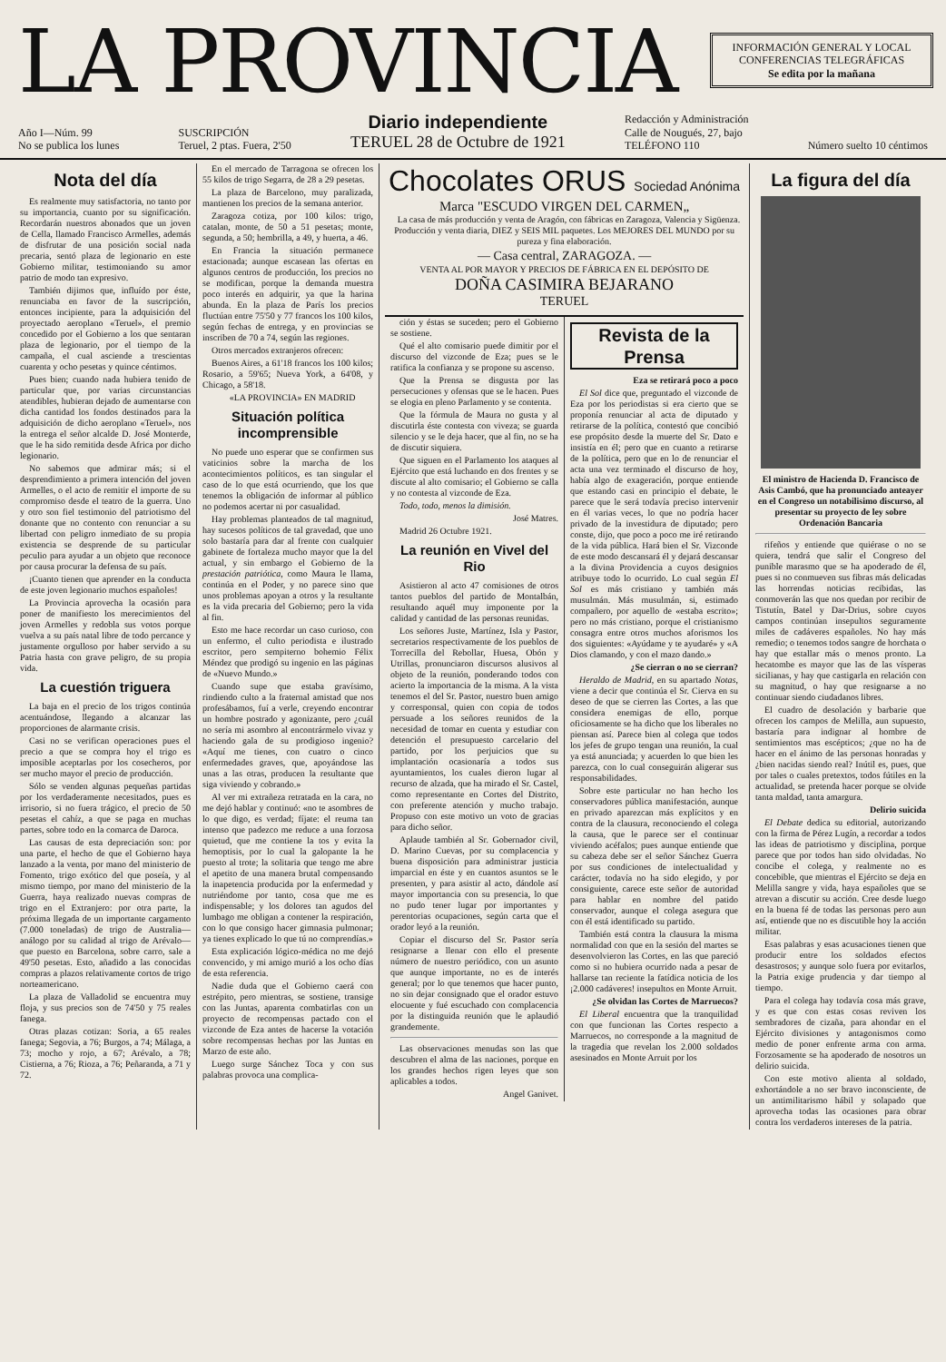LA PROVINCIA
INFORMACIÓN GENERAL Y LOCAL
CONFERENCIAS TELEGRÁFICAS
Se edita por la mañana
Año I—Núm. 99
No se publica los lunes
SUSCRIPCIÓN
Teruel, 2 ptas. Fuera, 2'50
Diario independiente
TERUEL 28 de Octubre de 1921
Redacción y Administración
Calle de Nougués, 27, bajo
TELÉFONO 110
Número suelto 10 céntimos
Nota del día
Es realmente muy satisfactoria, no tanto por su importancia, cuanto por su significación. Recordarán nuestros abonados que un joven de Cella, llamado Francisco Armelles, además de disfrutar de una posición social nada precaria, sentó plaza de legionario en este Gobierno militar, testimoniando su amor patrio de modo tan expresivo.
También dijimos que, influído por éste, renunciaba en favor de la suscripción, entonces incipiente, para la adquisición del proyectado aeroplano «Teruel», el premio concedido por el Gobierno a los que sentaran plaza de legionario, por el tiempo de la campaña, el cual asciende a trescientas cuarenta y ocho pesetas y quince céntimos.
Pues bien; cuando nada hubiera tenido de particular que, por varias circunstancias atendibles, hubieran dejado de aumentarse con dicha cantidad los fondos destinados para la adquisición de dicho aeroplano «Teruel», nos la entrega el señor alcalde D. José Monterde, que le ha sido remitida desde Africa por dicho legionario.
No sabemos que admirar más; si el desprendimiento a primera intención del joven Armelles, o el acto de remitir el importe de su compromiso desde el teatro de la guerra. Uno y otro son fiel testimonio del patriotismo del donante que no contento con renunciar a su libertad con peligro inmediato de su propia existencia se desprende de su particular peculio para ayudar a un objeto que reconoce por causa procurar la defensa de su país.
¡Cuanto tienen que aprender en la conducta de este joven legionario muchos españoles!
La Provincia aprovecha la ocasión para poner de manifiesto los merecimientos del joven Armelles y redobla sus votos porque vuelva a su país natal libre de todo percance y justamente orgulloso por haber servido a su Patria hasta con grave peligro, de su propia vida.
La cuestión triguera
La baja en el precio de los trigos continúa acentuándose, llegando a alcanzar las proporciones de alarmante crisis.
Casi no se verifican operaciones pues el precio a que se compra hoy el trigo es imposible aceptarlas por los cosecheros, por ser mucho mayor el precio de producción.
Sólo se venden algunas pequeñas partidas por los verdaderamente necesitados, pues es irrisorio, si no fuera trágico, el precio de 50 pesetas el cahíz, a que se paga en muchas partes, sobre todo en la comarca de Daroca.
Las causas de esta depreciación son: por una parte, el hecho de que el Gobierno haya lanzado a la venta, por mano del ministerio de Fomento, trigo exótico del que poseía, y al mismo tiempo, por mano del ministerio de la Guerra, haya realizado nuevas compras de trigo en el Extranjero: por otra parte, la próxima llegada de un importante cargamento (7.000 toneladas) de trigo de Australia—análogo por su calidad al trigo de Arévalo—que puesto en Barcelona, sobre carro, sale a 49'50 pesetas. Esto, añadido a las conocidas compras a plazos relativamente cortos de trigo norteamericano.
La plaza de Valladolid se encuentra muy floja, y sus precios son de 74'50 y 75 reales fanega.
Otras plazas cotizan: Soria, a 65 reales fanega; Segovia, a 76; Burgos, a 74; Málaga, a 73; mocho y rojo, a 67; Arévalo, a 78; Cistierna, a 76; Rioza, a 76; Peñaranda, a 71 y 72.
En el mercado de Tarragona se ofrecen los 55 kilos de trigo Segarra, de 28 a 29 pesetas.
La plaza de Barcelono, muy paralizada, mantienen los precios de la semana anterior.
Zaragoza cotiza, por 100 kilos: trigo, catalan, monte, de 50 a 51 pesetas; monte, segunda, a 50; hembrilla, a 49, y huerta, a 46.
En Francia la situación permanece estacionada; aunque escasean las ofertas en algunos centros de producción, los precios no se modifican, porque la demanda muestra poco interés en adquirir, ya que la harina abunda. En la plaza de París los precios fluctúan entre 75'50 y 77 francos los 100 kilos, según fechas de entrega, y en provincias se inscriben de 70 a 74, según las regiones.
Otros mercados extranjeros ofrecen:
Buenos Aires, a 61'18 francos los 100 kilos; Rosario, a 59'65; Nueva York, a 64'08, y Chicago, a 58'18.
«LA PROVINCIA» EN MADRID
Situación política incomprensible
No puede uno esperar que se confirmen sus vaticinios sobre la marcha de los acontecimientos políticos, es tan singular el caso de lo que está ocurriendo, que los que tenemos la obligación de informar al público no podemos acertar ni por casualidad.
Hay problemas planteados de tal magnitud, hay sucesos políticos de tal gravedad, que uno solo bastaría para dar al frente con cualquier gabinete de fortaleza mucho mayor que la del actual, y sin embargo el Gobierno de la prestación patriótica, como Maura le llama, continúa en el Poder, y no parece sino que unos problemas apoyan a otros y la resultante es la vida precaria del Gobierno; pero la vida al fin.
Esto me hace recordar un caso curioso, con un enfermo, el culto periodista e ilustrado escritor, pero sempiterno bohemio Félix Méndez que prodigó su ingenio en las páginas de «Nuevo Mundo.»
Cuando supe que estaba gravísimo, rindiendo culto a la fraternal amistad que nos profesábamos, fuí a verle, creyendo encontrar un hombre postrado y agonizante, pero ¿cuál no sería mi asombro al encontrármelo vivaz y haciendo gala de su prodigioso ingenio? «Aquí me tienes, con cuatro o cinco enfermedades graves, que, apoyándose las unas a las otras, producen la resultante que siga viviendo y cobrando.»
Al ver mi extrañeza retratada en la cara, no me dejó hablar y continuó: «no te asombres de lo que digo, es verdad; fíjate: el reuma tan intenso que padezco me reduce a una forzosa quietud, que me contiene la tos y evita la hemoptisis, por lo cual la galopante la he puesto al trote; la solitaria que tengo me abre el apetito de una manera brutal compensando la inapetencia producida por la enfermedad y nutriéndome por tanto, cosa que me es indispensable; y los dolores tan agudos del lumbago me obligan a contener la respiración, con lo que consigo hacer gimnasia pulmonar; ya tienes explicado lo que tú no comprendías.»
Esta explicación lógico-médica no me dejó convencido, y mi amigo murió a los ocho días de esta referencia.
Nadie duda que el Gobierno caerá con estrépito, pero mientras, se sostiene, transige con las Juntas, aparenta combatirlas con un proyecto de recompensas pactado con el vizconde de Eza antes de hacerse la votación sobre recompensas hechas por las Juntas en Marzo de este año.
Luego surge Sánchez Toca y con sus palabras provoca una complica-
Chocolates ORUS Sociedad Anónima
Marca "ESCUDO VIRGEN DEL CARMEN„
La casa de más producción y venta de Aragón, con fábricas en Zaragoza, Valencia y Sigüenza. Producción y venta diaria, DIEZ y SEIS MIL paquetes. Los MEJORES DEL MUNDO por su pureza y fina elaboración.
— Casa central, ZARAGOZA. —
VENTA AL POR MAYOR Y PRECIOS DE FÁBRICA EN EL DEPÓSITO DE
DOÑA CASIMIRA BEJARANO
TERUEL
ción y éstas se suceden; pero el Gobierno se sostiene.
Qué el alto comisario puede dimitir por el discurso del vizconde de Eza; pues se le ratifica la confianza y se propone su ascenso.
Que la Prensa se disgusta por las persecuciones y ofensas que se le hacen. Pues se elogia en pleno Parlamento y se contenta.
Que la fórmula de Maura no gusta y al discutirla éste contesta con viveza; se guarda silencio y se le deja hacer, que al fin, no se ha de discutir siquiera.
Que siguen en el Parlamento los ataques al Ejército que está luchando en dos frentes y se discute al alto comisario; el Gobierno se calla y no contesta al vizconde de Eza.
Todo, todo, menos la dimisión.
José Matres.
Madrid 26 Octubre 1921.
La reunión en Vivel del Rio
Asistieron al acto 47 comisiones de otros tantos pueblos del partido de Montalbán, resultando aquél muy imponente por la calidad y cantidad de las personas reunidas.
Los señores Juste, Martínez, Isla y Pastor, secretarios respectivamente de los pueblos de Torrecilla del Rebollar, Huesa, Obón y Utrillas, pronunciaron discursos alusivos al objeto de la reunión, ponderando todos con acierto la importancia de la misma. A la vista tenemos el del Sr. Pastor, nuestro buen amigo y corresponsal, quien con copia de todos persuade a los señores reunidos de la necesidad de tomar en cuenta y estudiar con detención el presupuesto carcelario del partido, por los perjuicios que su implantación ocasionaría a todos sus ayuntamientos, los cuales dieron lugar al recurso de alzada, que ha mirado el Sr. Castel, como representante en Cortes del Distrito, con preferente atención y mucho trabajo. Propuso con este motivo un voto de gracias para dicho señor.
Aplaude también al Sr. Gobernador civil, D. Marino Cuevas, por su complacencia y buena disposición para administrar justicia imparcial en éste y en cuantos asuntos se le presenten, y para asistir al acto, dándole así mayor importancia con su presencia, lo que no pudo tener lugar por importantes y perentorias ocupaciones, según carta que el orador leyó a la reunión.
Copiar el discurso del Sr. Pastor sería resignarse a llenar con ello el presente número de nuestro periódico, con un asunto que aunque importante, no es de interés general; por lo que tenemos que hacer punto, no sin dejar consignado que el orador estuvo elocuente y fué escuchado con complacencia por la distinguida reunión que le aplaudió grandemente.
Las observaciones menudas son las que descubren el alma de las naciones, porque en los grandes hechos rigen leyes que son aplicables a todos.
Angel Ganivet.
Revista de la Prensa
Eza se retirará poco a poco
El Sol dice que, preguntado el vizconde de Eza por los periodistas si era cierto que se proponía renunciar al acta de diputado y retirarse de la política, contestó que concibió ese propósito desde la muerte del Sr. Dato e insistía en él; pero que en cuanto a retirarse de la política, pero que en lo de renunciar el acta una vez terminado el discurso de hoy, había algo de exageración, porque entiende que estando casi en principio el debate, le parece que le será todavía preciso intervenir en él varias veces, lo que no podría hacer privado de la investidura de diputado; pero conste, dijo, que poco a poco me iré retirando de la vida pública. Hará bien el Sr. Vizconde de este modo descansará él y dejará descansar a la divina Providencia a cuyos designios atribuye todo lo ocurrido. Lo cual según El Sol es más cristiano y también más musulmán. Más musulmán, si, estimado compañero, por aquello de «estaba escrito»; pero no más cristiano, porque el cristianismo consagra entre otros muchos aforismos los dos siguientes: «Ayúdame y te ayudaré» y «A Dios clamando, y con el mazo dando.»
¿Se cierran o no se cierran?
Heraldo de Madrid, en su apartado Notas, viene a decir que continúa el Sr. Cierva en su deseo de que se cierren las Cortes, a las que considera enemigas de ello, porque oficiosamente se ha dicho que los liberales no piensan así. Parece bien al colega que todos los jefes de grupo tengan una reunión, la cual ya está anunciada; y acuerden lo que bien les parezca, con lo cual conseguirán aligerar sus responsabilidades.
Sobre este particular no han hecho los conservadores pública manifestación, aunque en privado aparezcan más explícitos y en contra de la clausura, reconociendo el colega la causa, que le parece ser el continuar viviendo acéfalos; pues aunque entiende que su cabeza debe ser el señor Sánchez Guerra por sus condiciones de intelectualidad y carácter, todavía no ha sido elegido, y por consiguiente, carece este señor de autoridad para hablar en nombre del patido conservador, aunque el colega asegura que con él está identificado su partido.
También está contra la clausura la misma normalidad con que en la sesión del martes se desenvolvieron las Cortes, en las que pareció como si no hubiera ocurrido nada a pesar de hallarse tan reciente la fatídica noticia de los ¡2.000 cadáveres! insepultos en Monte Arruit.
¿Se olvidan las Cortes de Marruecos?
El Liberal encuentra que la tranquilidad con que funcionan las Cortes respecto a Marruecos, no corresponde a la magnitud de la tragedia que revelan los 2.000 soldados asesinados en Monte Arruit por los
La figura del día
El ministro de Hacienda D. Francisco de Asis Cambó, que ha pronunciado anteayer en el Congreso un notabilisimo discurso, al presentar su proyecto de ley sobre Ordenación Bancaria
rifeños y entiende que quiérase o no se quiera, tendrá que salir el Congreso del punible marasmo que se ha apoderado de él, pues si no conmueven sus fibras más delicadas las horrendas noticias recibidas, las conmoverán las que nos quedan por recibir de Tistutín, Batel y Dar-Drius, sobre cuyos campos continúan insepultos seguramente miles de cadáveres españoles. No hay más remedio; o tenemos todos sangre de horchata o hay que estallar más o menos pronto. La hecatombe es mayor que las de las vísperas sicilianas, y hay que castigarla en relación con su magnitud, o hay que resignarse a no continuar siendo ciudadanos libres.
El cuadro de desolación y barbarie que ofrecen los campos de Melilla, aun supuesto, bastaría para indignar al hombre de sentimientos mas escépticos; ¿que no ha de hacer en el ánimo de las personas honradas y ¿bien nacidas siendo real? Inútil es, pues, que por tales o cuales pretextos, todos fútiles en la actualidad, se pretenda hacer porque se olvide tanta maldad, tanta amargura.
Delirio suicida
El Debate dedica su editorial, autorizando con la firma de Pérez Lugín, a recordar a todos las ideas de patriotismo y disciplina, porque parece que por todos han sido olvidadas. No concibe el colega, y realmente no es concebible, que mientras el Ejército se deja en Melilla sangre y vida, haya españoles que se atrevan a discutir su acción. Cree desde luego en la buena fé de todas las personas pero aun así, entiende que no es discutible hoy la acción militar.
Esas palabras y esas acusaciones tienen que producir entre los soldados efectos desastrosos; y aunque solo fuera por evitarlos, la Patria exige prudencia y dar tiempo al tiempo.
Para el colega hay todavía cosa más grave, y es que con estas cosas reviven los sembradores de cizaña, para ahondar en el Ejército divisiones y antagonismos como medio de poner enfrente arma con arma. Forzosamente se ha apoderado de nosotros un delirio suicida.
Con este motivo alienta al soldado, exhortándole a no ser bravo inconsciente, de un antimilitarismo hábil y solapado que aprovecha todas las ocasiones para obrar contra los verdaderos intereses de la patria.